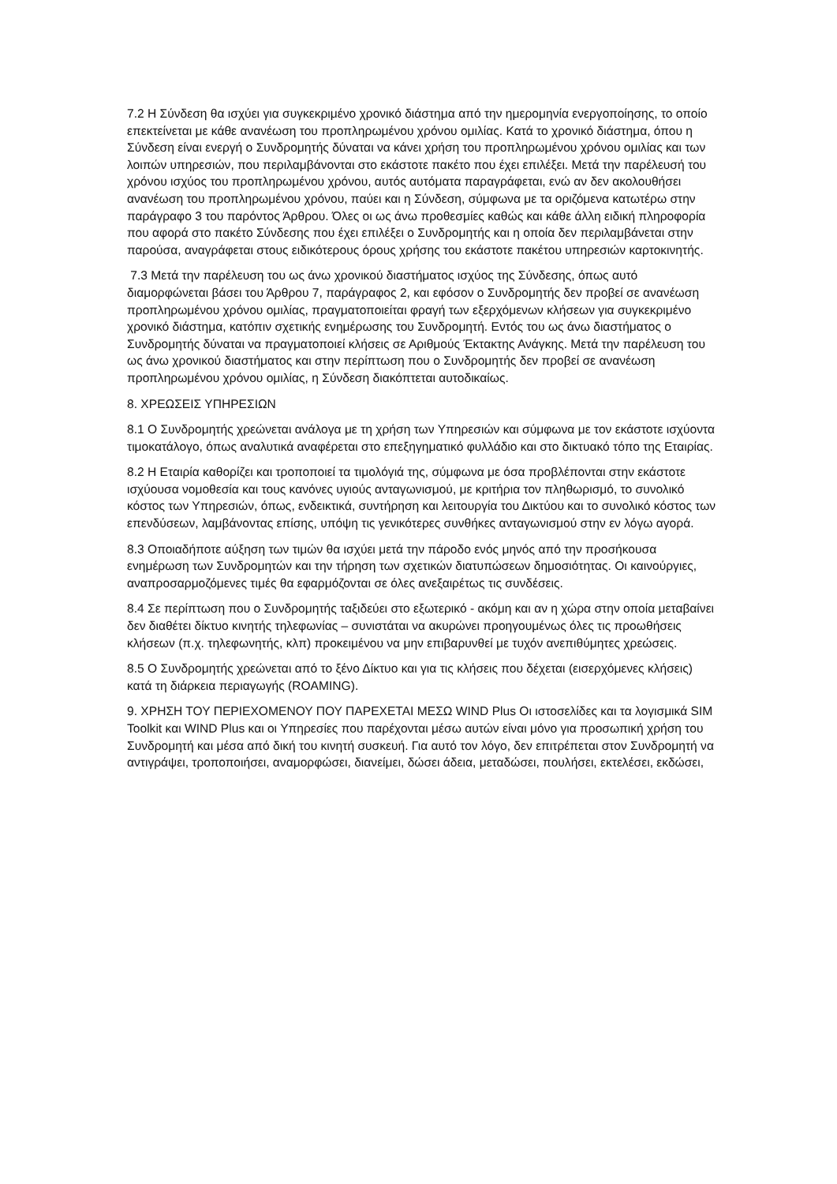7.2 Η Σύνδεση θα ισχύει για συγκεκριμένο χρονικό διάστημα από την ημερομηνία ενεργοποίησης, το οποίο επεκτείνεται με κάθε ανανέωση του προπληρωμένου χρόνου ομιλίας. Κατά το χρονικό διάστημα, όπου η Σύνδεση είναι ενεργή ο Συνδρομητής δύναται να κάνει χρήση του προπληρωμένου χρόνου ομιλίας και των λοιπών υπηρεσιών, που περιλαμβάνονται στο εκάστοτε πακέτο που έχει επιλέξει. Μετά την παρέλευσή του χρόνου ισχύος του προπληρωμένου χρόνου, αυτός αυτόματα παραγράφεται, ενώ αν δεν ακολουθήσει ανανέωση του προπληρωμένου χρόνου, παύει και η Σύνδεση, σύμφωνα με τα οριζόμενα κατωτέρω στην παράγραφο 3 του παρόντος Άρθρου. Όλες οι ως άνω προθεσμίες καθώς και κάθε άλλη ειδική πληροφορία που αφορά στο πακέτο Σύνδεσης που έχει επιλέξει ο Συνδρομητής και η οποία δεν περιλαμβάνεται στην παρούσα, αναγράφεται στους ειδικότερους όρους χρήσης του εκάστοτε πακέτου υπηρεσιών καρτοκινητής.
7.3 Μετά την παρέλευση του ως άνω χρονικού διαστήματος ισχύος της Σύνδεσης, όπως αυτό διαμορφώνεται βάσει του Άρθρου 7, παράγραφος 2, και εφόσον ο Συνδρομητής δεν προβεί σε ανανέωση προπληρωμένου χρόνου ομιλίας, πραγματοποιείται φραγή των εξερχόμενων κλήσεων για συγκεκριμένο χρονικό διάστημα, κατόπιν σχετικής ενημέρωσης του Συνδρομητή. Εντός του ως άνω διαστήματος ο Συνδρομητής δύναται να πραγματοποιεί κλήσεις σε Αριθμούς Έκτακτης Ανάγκης. Μετά την παρέλευση του ως άνω χρονικού διαστήματος και στην περίπτωση που ο Συνδρομητής δεν προβεί σε ανανέωση προπληρωμένου χρόνου ομιλίας, η Σύνδεση διακόπτεται αυτοδικαίως.
8. ΧΡΕΩΣΕΙΣ ΥΠΗΡΕΣΙΩΝ
8.1 Ο Συνδρομητής χρεώνεται ανάλογα με τη χρήση των Υπηρεσιών και σύμφωνα με τον εκάστοτε ισχύοντα τιμοκατάλογο, όπως αναλυτικά αναφέρεται στο επεξηγηματικό φυλλάδιο και στο δικτυακό τόπο της Εταιρίας.
8.2 Η Εταιρία καθορίζει και τροποποιεί τα τιμολόγιά της, σύμφωνα με όσα προβλέπονται στην εκάστοτε ισχύουσα νομοθεσία και τους κανόνες υγιούς ανταγωνισμού, με κριτήρια τον πληθωρισμό, το συνολικό κόστος των Υπηρεσιών, όπως, ενδεικτικά, συντήρηση και λειτουργία του Δικτύου και το συνολικό κόστος των επενδύσεων, λαμβάνοντας επίσης, υπόψη τις γενικότερες συνθήκες ανταγωνισμού στην εν λόγω αγορά.
8.3 Οποιαδήποτε αύξηση των τιμών θα ισχύει μετά την πάροδο ενός μηνός από την προσήκουσα ενημέρωση των Συνδρομητών και την τήρηση των σχετικών διατυπώσεων δημοσιότητας. Οι καινούργιες, αναπροσαρμοζόμενες τιμές θα εφαρμόζονται σε όλες ανεξαιρέτως τις συνδέσεις.
8.4 Σε περίπτωση που ο Συνδρομητής ταξιδεύει στο εξωτερικό - ακόμη και αν η χώρα στην οποία μεταβαίνει δεν διαθέτει δίκτυο κινητής τηλεφωνίας – συνιστάται να ακυρώνει προηγουμένως όλες τις προωθήσεις κλήσεων (π.χ. τηλεφωνητής, κλπ) προκειμένου να μην επιβαρυνθεί με τυχόν ανεπιθύμητες χρεώσεις.
8.5 Ο Συνδρομητής χρεώνεται από το ξένο Δίκτυο και για τις κλήσεις που δέχεται (εισερχόμενες κλήσεις) κατά τη διάρκεια περιαγωγής (ROAMING).
9. ΧΡΗΣΗ ΤΟΥ ΠΕΡΙΕΧΟΜΕΝΟΥ ΠΟΥ ΠΑΡΕΧΕΤΑΙ ΜΕΣΩ WIND Plus Οι ιστοσελίδες και τα λογισμικά SIM Toolkit και WIND Plus και οι Υπηρεσίες που παρέχονται μέσω αυτών είναι μόνο για προσωπική χρήση του Συνδρομητή και μέσα από δική του κινητή συσκευή. Για αυτό τον λόγο, δεν επιτρέπεται στον Συνδρομητή να αντιγράψει, τροποποιήσει, αναμορφώσει, διανείμει, δώσει άδεια, μεταδώσει, πουλήσει, εκτελέσει, εκδώσει,